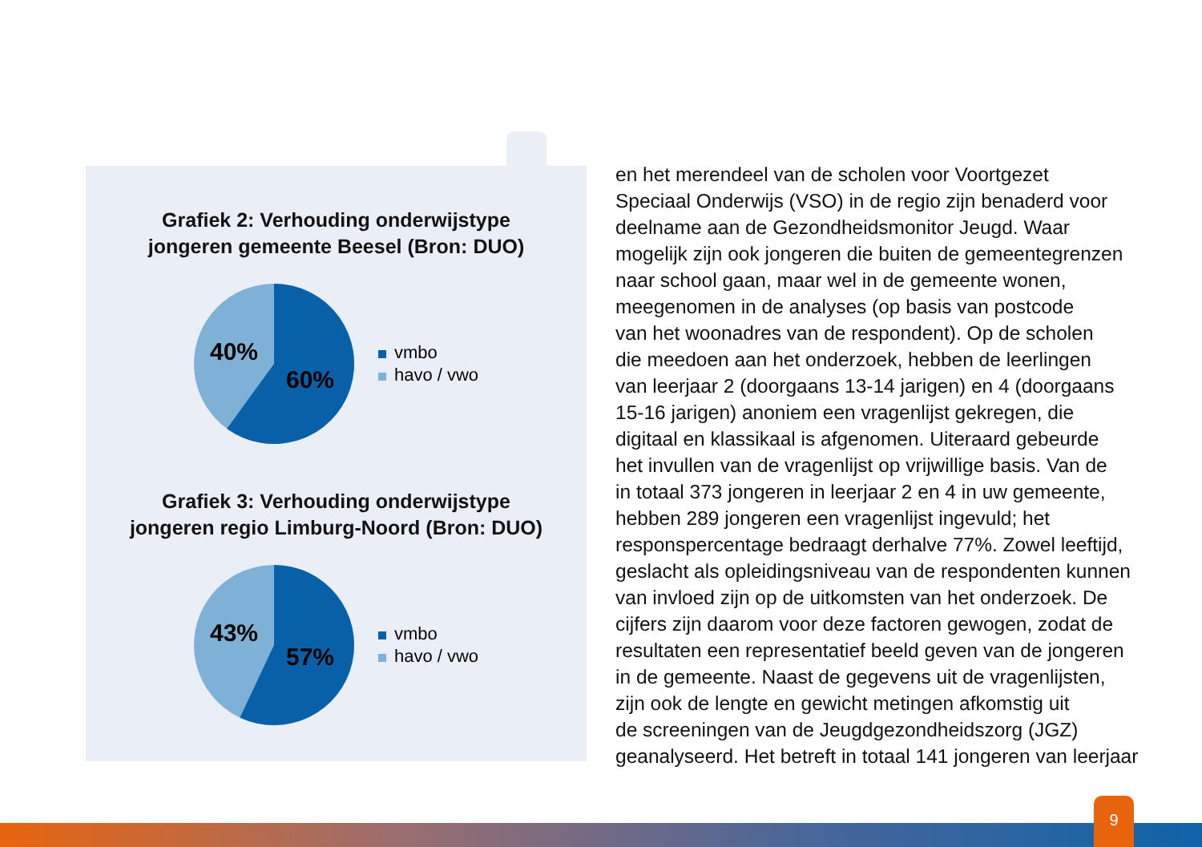Grafiek 2: Verhouding onderwijstype
jongeren gemeente Beesel (Bron: DUO)
40%
60%
vmbo
havo / vwo
Grafiek 3: Verhouding onderwijstype
jongeren regio Limburg-Noord (Bron: DUO)
43%
57%
vmbo
havo / vwo
en het merendeel van de scholen voor Voortgezet
Speciaal Onderwijs (VSO) in de regio zijn benaderd voor
deelname aan de Gezondheidsmonitor Jeugd. Waar
mogelijk zijn ook jongeren die buiten de gemeentegrenzen
naar school gaan, maar wel in de gemeente wonen,
meegenomen in de analyses (op basis van postcode
van het woonadres van de respondent). Op de scholen
die meedoen aan het onderzoek, hebben de leerlingen
van leerjaar 2 (doorgaans 13-14 jarigen) en 4 (doorgaans
15-16 jarigen) anoniem een vragenlijst gekregen, die
digitaal en klassikaal is afgenomen. Uiteraard gebeurde
het invullen van de vragenlijst op vrijwillige basis. Van de
in totaal 373 jongeren in leerjaar 2 en 4 in uw gemeente,
hebben 289 jongeren een vragenlijst ingevuld; het
responspercentage bedraagt derhalve 77%. Zowel leeftijd,
geslacht als opleidingsniveau van de respondenten kunnen
van invloed zijn op de uitkomsten van het onderzoek. De
cijfers zijn daarom voor deze factoren gewogen, zodat de
resultaten een representatief beeld geven van de jongeren
in de gemeente. Naast de gegevens uit de vragenlijsten,
zijn ook de lengte en gewicht metingen afkomstig uit
de screeningen van de Jeugdgezondheidszorg (JGZ)
geanalyseerd. Het betreft in totaal 141 jongeren van leerjaar
9